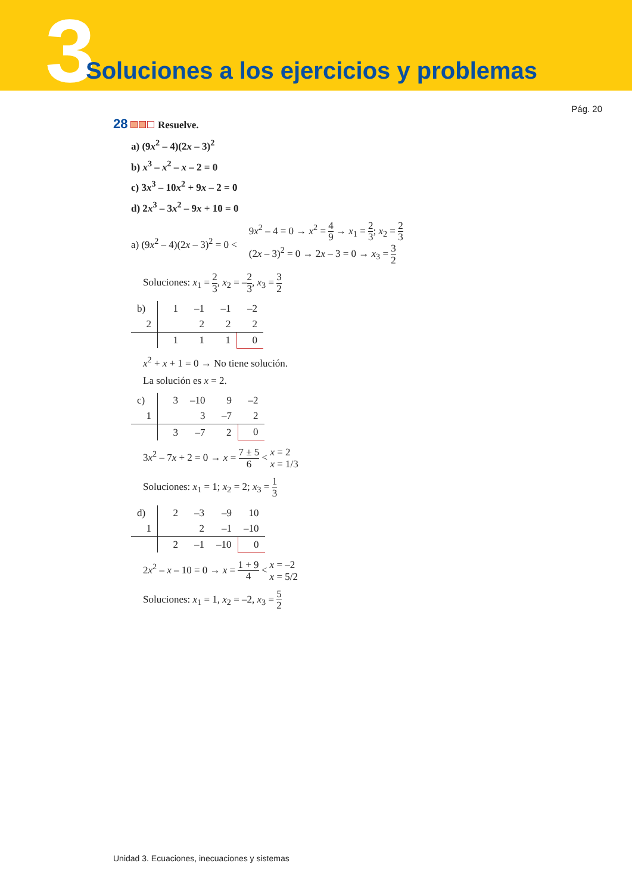3
Soluciones a los ejercicios y problemas
Pág. 20
28 Resuelve.
a) (9x<sup>2</sup> – 4)(2x – 3)<sup>2</sup>
b) x<sup>3</sup> – x<sup>2</sup> – x – 2 = 0
c) 3x<sup>3</sup> – 10x<sup>2</sup> + 9x – 2 = 0
d) 2x<sup>3</sup> – 3x<sup>2</sup> – 9x + 10 = 0
a) (9x<sup>2</sup> – 4)(2x – 3)<sup>2</sup> = 0 <
9x<sup>2</sup> – 4 = 0 → x<sup>2</sup> = 4 9 → x<sub>1</sub> = 2 3; x<sub>2</sub> = 2 3
(2x – 3)<sup>2</sup> = 0 → 2x – 3 = 0 → x<sub>3</sub> = 3 2
Soluciones: x<sub>1</sub> = 2 3, x<sub>2</sub> = –2 3, x<sub>3</sub> = 3 2
| b) | 1 | –1 | –1 | –2 |
| 2 | | 2 | 2 | 2 |
| | 1 | 1 | 1 | 0 |
x<sup>2</sup> + x + 1 = 0 → No tiene solución.
La solución es x = 2.
| c) | 3 | –10 | 9 | –2 |
| 1 | | 3 | –7 | 2 |
| | 3 | –7 | 2 | 0 |
3x<sup>2</sup> – 7x + 2 = 0 → x = 7 ± 5 6 < x = 2
x = 1/3
Soluciones: x<sub>1</sub> = 1; x<sub>2</sub> = 2; x<sub>3</sub> = 1 3
| d) | 2 | –3 | –9 | 10 |
| 1 | | 2 | –1 | –10 |
| | 2 | –1 | –10 | 0 |
2x<sup>2</sup> – x – 10 = 0 → x = 1 + 9 4 < x = –2
x = 5/2
Soluciones: x<sub>1</sub> = 1, x<sub>2</sub> = –2, x<sub>3</sub> = 5 2
Unidad 3. Ecuaciones, inecuaciones y sistemas